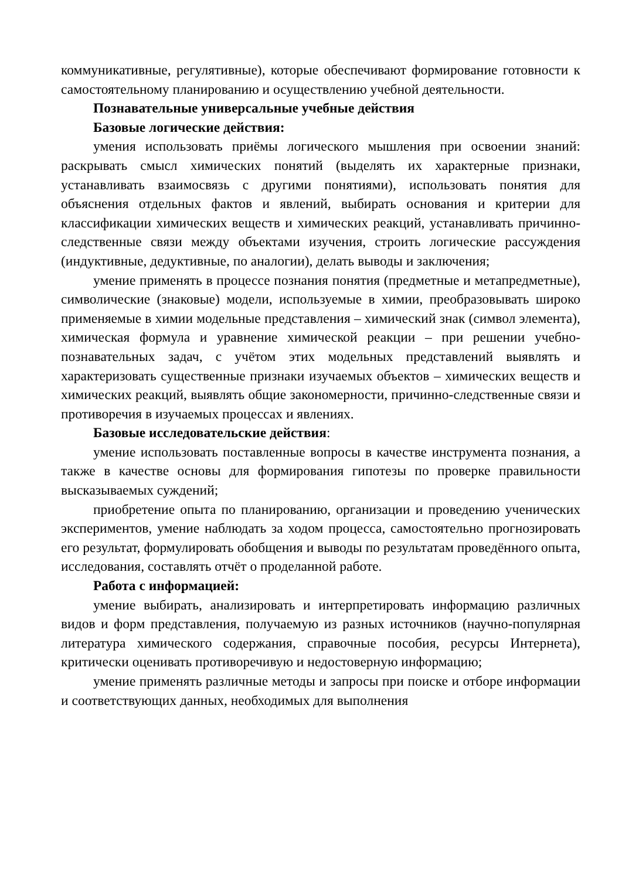коммуникативные, регулятивные), которые обеспечивают формирование готовности к самостоятельному планированию и осуществлению учебной деятельности.
Познавательные универсальные учебные действия
Базовые логические действия:
умения использовать приёмы логического мышления при освоении знаний: раскрывать смысл химических понятий (выделять их характерные признаки, устанавливать взаимосвязь с другими понятиями), использовать понятия для объяснения отдельных фактов и явлений, выбирать основания и критерии для классификации химических веществ и химических реакций, устанавливать причинно-следственные связи между объектами изучения, строить логические рассуждения (индуктивные, дедуктивные, по аналогии), делать выводы и заключения;
умение применять в процессе познания понятия (предметные и метапредметные), символические (знаковые) модели, используемые в химии, преобразовывать широко применяемые в химии модельные представления – химический знак (символ элемента), химическая формула и уравнение химической реакции – при решении учебно-познавательных задач, с учётом этих модельных представлений выявлять и характеризовать существенные признаки изучаемых объектов – химических веществ и химических реакций, выявлять общие закономерности, причинно-следственные связи и противоречия в изучаемых процессах и явлениях.
Базовые исследовательские действия:
умение использовать поставленные вопросы в качестве инструмента познания, а также в качестве основы для формирования гипотезы по проверке правильности высказываемых суждений;
приобретение опыта по планированию, организации и проведению ученических экспериментов, умение наблюдать за ходом процесса, самостоятельно прогнозировать его результат, формулировать обобщения и выводы по результатам проведённого опыта, исследования, составлять отчёт о проделанной работе.
Работа с информацией:
умение выбирать, анализировать и интерпретировать информацию различных видов и форм представления, получаемую из разных источников (научно-популярная литература химического содержания, справочные пособия, ресурсы Интернета), критически оценивать противоречивую и недостоверную информацию;
умение применять различные методы и запросы при поиске и отборе информации и соответствующих данных, необходимых для выполнения